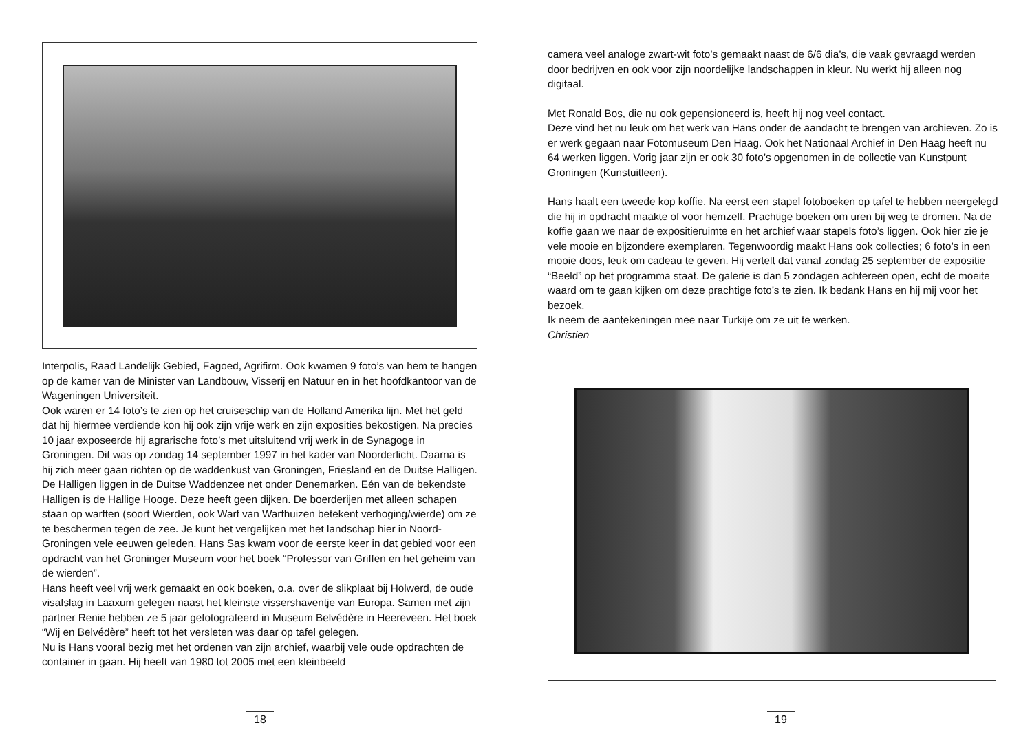Interpolis, Raad Landelijk Gebied, Fagoed, Agrifirm. Ook kwamen 9 foto’s van hem te hangen op de kamer van de Minister van Landbouw, Visserij en Natuur en in het hoofdkantoor van de Wageningen Universiteit.
Ook waren er 14 foto’s te zien op het cruiseschip van de Holland Amerika lijn. Met het geld dat hij hiermee verdiende kon hij ook zijn vrije werk en zijn exposities bekostigen. Na precies 10 jaar exposeerde hij agrarische foto’s met uitsluitend vrij werk in de Synagoge in Groningen. Dit was op zondag 14 september 1997 in het kader van Noorderlicht. Daarna is hij zich meer gaan richten op de waddenkust van Groningen, Friesland en de Duitse Halligen.
De Halligen liggen in de Duitse Waddenzee net onder Denemarken. Eén van de bekendste Halligen is de Hallige Hooge. Deze heeft geen dijken. De boerderijen met alleen schapen staan op warften (soort Wierden, ook Warf van Warfhuizen betekent verhoging/wierde) om ze te beschermen tegen de zee. Je kunt het vergelijken met het landschap hier in Noord-Groningen vele eeuwen geleden. Hans Sas kwam voor de eerste keer in dat gebied voor een opdracht van het Groninger Museum voor het boek “Professor van Griffen en het geheim van de wierden”.
Hans heeft veel vrij werk gemaakt en ook boeken, o.a. over de slikplaat bij Holwerd, de oude visafslag in Laaxum gelegen naast het kleinste vissershaventje van Europa. Samen met zijn partner Renie hebben ze 5 jaar gefotografeerd in Museum Belvédère in Heereveen. Het boek “Wij en Belvédère” heeft tot het versleten was daar op tafel gelegen.
Nu is Hans vooral bezig met het ordenen van zijn archief, waarbij vele oude opdrachten de container in gaan. Hij heeft van 1980 tot 2005 met een kleinbeeld
18
camera veel analoge zwart-wit foto’s gemaakt naast de 6/6 dia’s, die vaak gevraagd werden door bedrijven en ook voor zijn noordelijke landschappen in kleur. Nu werkt hij alleen nog digitaal.
Met Ronald Bos, die nu ook gepensioneerd is, heeft hij nog veel contact.
Deze vind het nu leuk om het werk van Hans onder de aandacht te brengen van archieven. Zo is er werk gegaan naar Fotomuseum Den Haag. Ook het Nationaal Archief in Den Haag heeft nu 64 werken liggen. Vorig jaar zijn er ook 30 foto’s opgenomen in de collectie van Kunstpunt Groningen (Kunstuitleen).
Hans haalt een tweede kop koffie. Na eerst een stapel fotoboeken op tafel te hebben neergelegd die hij in opdracht maakte of voor hemzelf. Prachtige boeken om uren bij weg te dromen. Na de koffie gaan we naar de expositieruimte en het archief waar stapels foto’s liggen. Ook hier zie je vele mooie en bijzondere exemplaren. Tegenwoordig maakt Hans ook collecties; 6 foto’s in een mooie doos, leuk om cadeau te geven. Hij vertelt dat vanaf zondag 25 september de expositie “Beeld” op het programma staat. De galerie is dan 5 zondagen achtereen open, echt de moeite waard om te gaan kijken om deze prachtige foto’s te zien. Ik bedank Hans en hij mij voor het bezoek.
Ik neem de aantekeningen mee naar Turkije om ze uit te werken.
Christien
19